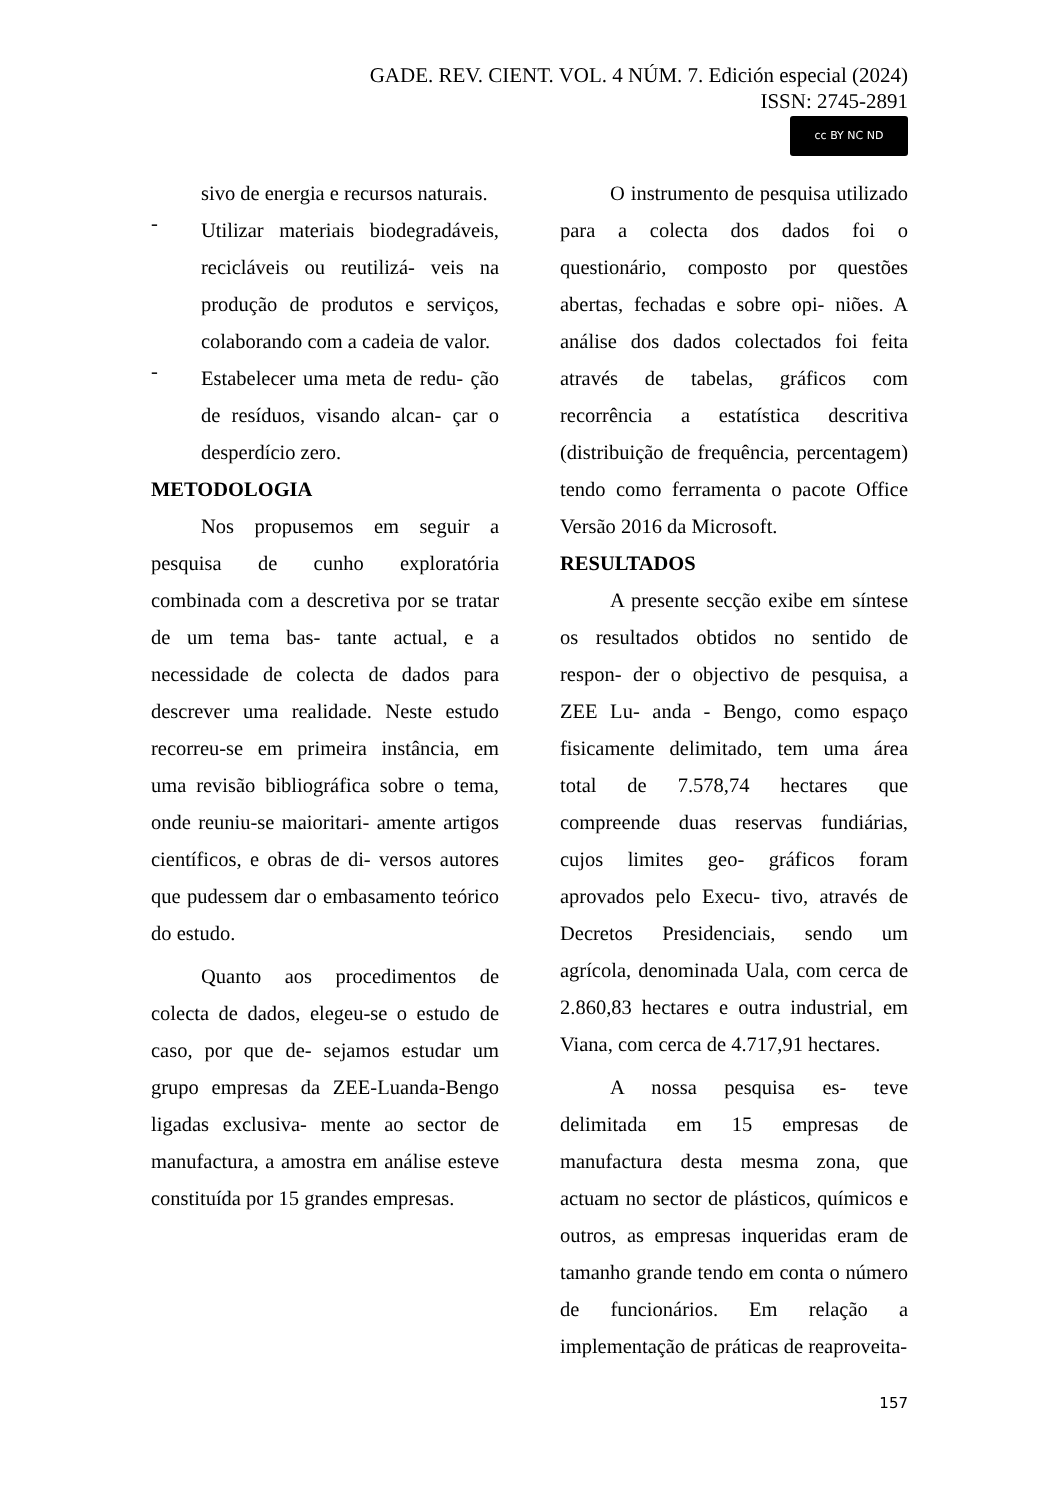GADE. REV. CIENT. VOL. 4 NÚM. 7. Edición especial (2024)
ISSN: 2745-2891
cc BY NC ND
sivo de energia e recursos naturais.
-
Utilizar materiais biodegradáveis, recicláveis ou reutilizá- veis na produção de produtos e serviços, colaborando com a cadeia de valor.
-
Estabelecer uma meta de redu- ção de resíduos, visando alcan- çar o desperdício zero.
METODOLOGIA
Nos propusemos em seguir a pesquisa de cunho exploratória combinada com a descretiva por se tratar de um tema bas- tante actual, e a necessidade de colecta de dados para descrever uma realidade. Neste estudo recorreu-se em primeira instância, em uma revisão bibliográfica sobre o tema, onde reuniu-se maioritari- amente artigos científicos, e obras de di- versos autores que pudessem dar o embasamento teórico do estudo.
Quanto aos procedimentos de colecta de dados, elegeu-se o estudo de caso, por que de- sejamos estudar um grupo empresas da ZEE-Luanda-Bengo ligadas exclusiva- mente ao sector de manufactura, a amostra em análise esteve constituída por 15 grandes empresas.
O instrumento de pesquisa utilizado para a colecta dos dados foi o questionário, composto por questões abertas, fechadas e sobre opi- niões. A análise dos dados colectados foi feita através de tabelas, gráficos com recorrência a estatística descritiva (distribuição de frequência, percentagem) tendo como ferramenta o pacote Office Versão 2016 da Microsoft.
RESULTADOS
A presente secção exibe em síntese os resultados obtidos no sentido de respon- der o objectivo de pesquisa, a ZEE Lu- anda - Bengo, como espaço fisicamente delimitado, tem uma área total de 7.578,74 hectares que compreende duas reservas fundiárias, cujos limites geo- gráficos foram aprovados pelo Execu- tivo, através de Decretos Presidenciais, sendo um agrícola, denominada Uala, com cerca de 2.860,83 hectares e outra industrial, em Viana, com cerca de 4.717,91 hectares.
A nossa pesquisa es- teve delimitada em 15 empresas de manufactura desta mesma zona, que actuam no sector de plásticos, químicos e outros, as empresas inqueridas eram de tamanho grande tendo em conta o número de funcionários. Em relação a implementação de práticas de reaproveita-
157